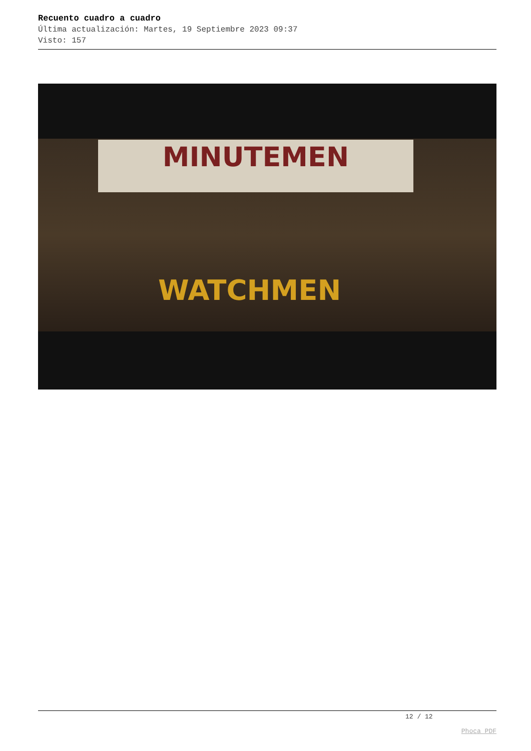Recuento cuadro a cuadro
Última actualización: Martes, 19 Septiembre 2023 09:37
Visto: 157
MINUTEMEN
WATCHMEN
12 / 12
Phoca PDF